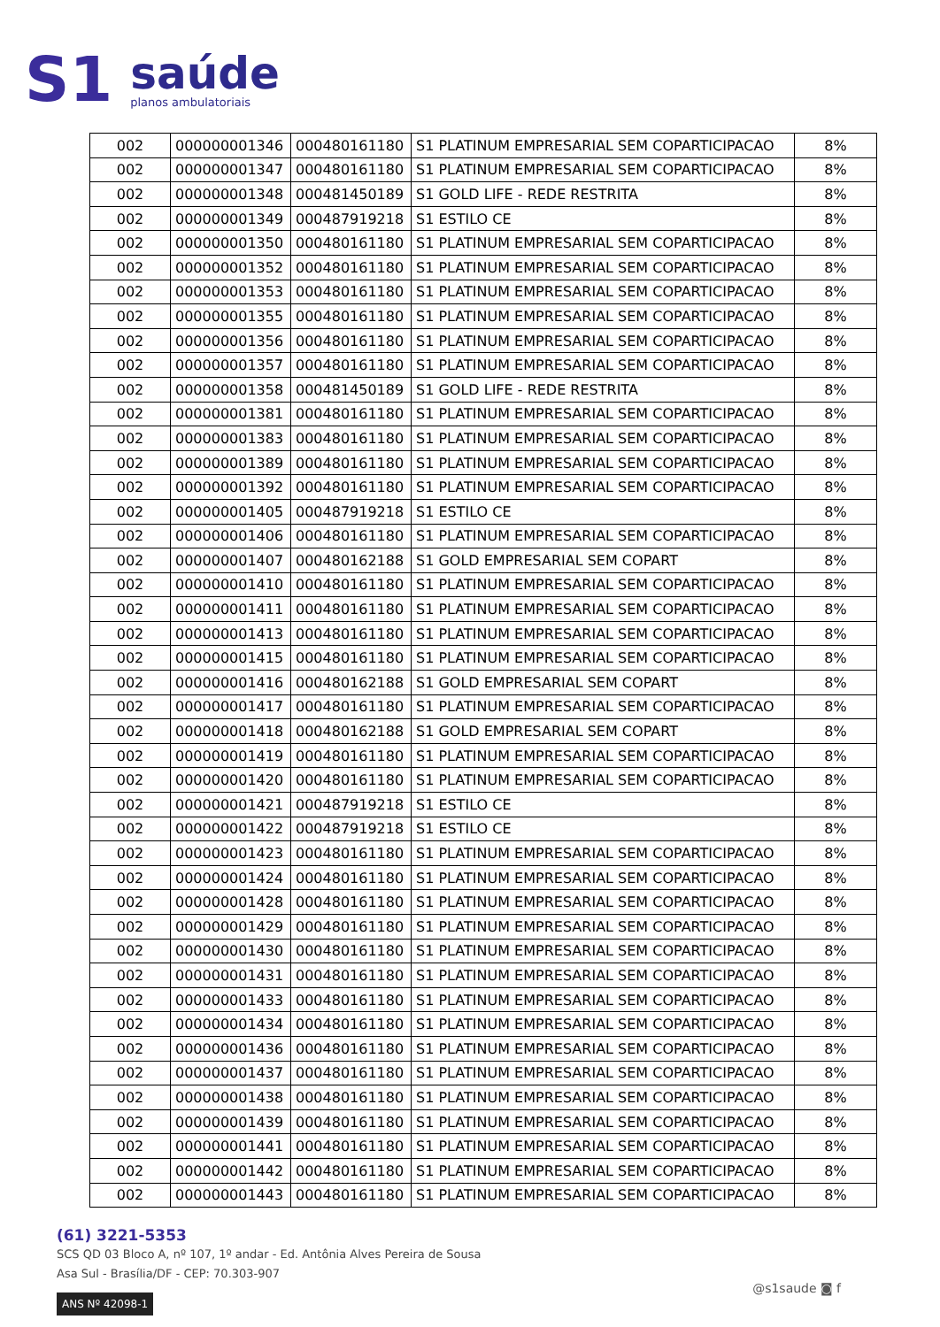S1
saúde
planos ambulatoriais
| 002 | 000000001346 | 000480161180 | S1 PLATINUM EMPRESARIAL SEM COPARTICIPACAO | 8% |
| 002 | 000000001347 | 000480161180 | S1 PLATINUM EMPRESARIAL SEM COPARTICIPACAO | 8% |
| 002 | 000000001348 | 000481450189 | S1 GOLD LIFE - REDE RESTRITA | 8% |
| 002 | 000000001349 | 000487919218 | S1 ESTILO CE | 8% |
| 002 | 000000001350 | 000480161180 | S1 PLATINUM EMPRESARIAL SEM COPARTICIPACAO | 8% |
| 002 | 000000001352 | 000480161180 | S1 PLATINUM EMPRESARIAL SEM COPARTICIPACAO | 8% |
| 002 | 000000001353 | 000480161180 | S1 PLATINUM EMPRESARIAL SEM COPARTICIPACAO | 8% |
| 002 | 000000001355 | 000480161180 | S1 PLATINUM EMPRESARIAL SEM COPARTICIPACAO | 8% |
| 002 | 000000001356 | 000480161180 | S1 PLATINUM EMPRESARIAL SEM COPARTICIPACAO | 8% |
| 002 | 000000001357 | 000480161180 | S1 PLATINUM EMPRESARIAL SEM COPARTICIPACAO | 8% |
| 002 | 000000001358 | 000481450189 | S1 GOLD LIFE - REDE RESTRITA | 8% |
| 002 | 000000001381 | 000480161180 | S1 PLATINUM EMPRESARIAL SEM COPARTICIPACAO | 8% |
| 002 | 000000001383 | 000480161180 | S1 PLATINUM EMPRESARIAL SEM COPARTICIPACAO | 8% |
| 002 | 000000001389 | 000480161180 | S1 PLATINUM EMPRESARIAL SEM COPARTICIPACAO | 8% |
| 002 | 000000001392 | 000480161180 | S1 PLATINUM EMPRESARIAL SEM COPARTICIPACAO | 8% |
| 002 | 000000001405 | 000487919218 | S1 ESTILO CE | 8% |
| 002 | 000000001406 | 000480161180 | S1 PLATINUM EMPRESARIAL SEM COPARTICIPACAO | 8% |
| 002 | 000000001407 | 000480162188 | S1 GOLD EMPRESARIAL SEM COPART | 8% |
| 002 | 000000001410 | 000480161180 | S1 PLATINUM EMPRESARIAL SEM COPARTICIPACAO | 8% |
| 002 | 000000001411 | 000480161180 | S1 PLATINUM EMPRESARIAL SEM COPARTICIPACAO | 8% |
| 002 | 000000001413 | 000480161180 | S1 PLATINUM EMPRESARIAL SEM COPARTICIPACAO | 8% |
| 002 | 000000001415 | 000480161180 | S1 PLATINUM EMPRESARIAL SEM COPARTICIPACAO | 8% |
| 002 | 000000001416 | 000480162188 | S1 GOLD EMPRESARIAL SEM COPART | 8% |
| 002 | 000000001417 | 000480161180 | S1 PLATINUM EMPRESARIAL SEM COPARTICIPACAO | 8% |
| 002 | 000000001418 | 000480162188 | S1 GOLD EMPRESARIAL SEM COPART | 8% |
| 002 | 000000001419 | 000480161180 | S1 PLATINUM EMPRESARIAL SEM COPARTICIPACAO | 8% |
| 002 | 000000001420 | 000480161180 | S1 PLATINUM EMPRESARIAL SEM COPARTICIPACAO | 8% |
| 002 | 000000001421 | 000487919218 | S1 ESTILO CE | 8% |
| 002 | 000000001422 | 000487919218 | S1 ESTILO CE | 8% |
| 002 | 000000001423 | 000480161180 | S1 PLATINUM EMPRESARIAL SEM COPARTICIPACAO | 8% |
| 002 | 000000001424 | 000480161180 | S1 PLATINUM EMPRESARIAL SEM COPARTICIPACAO | 8% |
| 002 | 000000001428 | 000480161180 | S1 PLATINUM EMPRESARIAL SEM COPARTICIPACAO | 8% |
| 002 | 000000001429 | 000480161180 | S1 PLATINUM EMPRESARIAL SEM COPARTICIPACAO | 8% |
| 002 | 000000001430 | 000480161180 | S1 PLATINUM EMPRESARIAL SEM COPARTICIPACAO | 8% |
| 002 | 000000001431 | 000480161180 | S1 PLATINUM EMPRESARIAL SEM COPARTICIPACAO | 8% |
| 002 | 000000001433 | 000480161180 | S1 PLATINUM EMPRESARIAL SEM COPARTICIPACAO | 8% |
| 002 | 000000001434 | 000480161180 | S1 PLATINUM EMPRESARIAL SEM COPARTICIPACAO | 8% |
| 002 | 000000001436 | 000480161180 | S1 PLATINUM EMPRESARIAL SEM COPARTICIPACAO | 8% |
| 002 | 000000001437 | 000480161180 | S1 PLATINUM EMPRESARIAL SEM COPARTICIPACAO | 8% |
| 002 | 000000001438 | 000480161180 | S1 PLATINUM EMPRESARIAL SEM COPARTICIPACAO | 8% |
| 002 | 000000001439 | 000480161180 | S1 PLATINUM EMPRESARIAL SEM COPARTICIPACAO | 8% |
| 002 | 000000001441 | 000480161180 | S1 PLATINUM EMPRESARIAL SEM COPARTICIPACAO | 8% |
| 002 | 000000001442 | 000480161180 | S1 PLATINUM EMPRESARIAL SEM COPARTICIPACAO | 8% |
| 002 | 000000001443 | 000480161180 | S1 PLATINUM EMPRESARIAL SEM COPARTICIPACAO | 8% |
(61) 3221-5353
SCS QD 03 Bloco A, nº 107, 1º andar - Ed. Antônia Alves Pereira de Sousa
Asa Sul - Brasília/DF - CEP: 70.303-907
ANS Nº 42098-1
@s1saude ◙ f